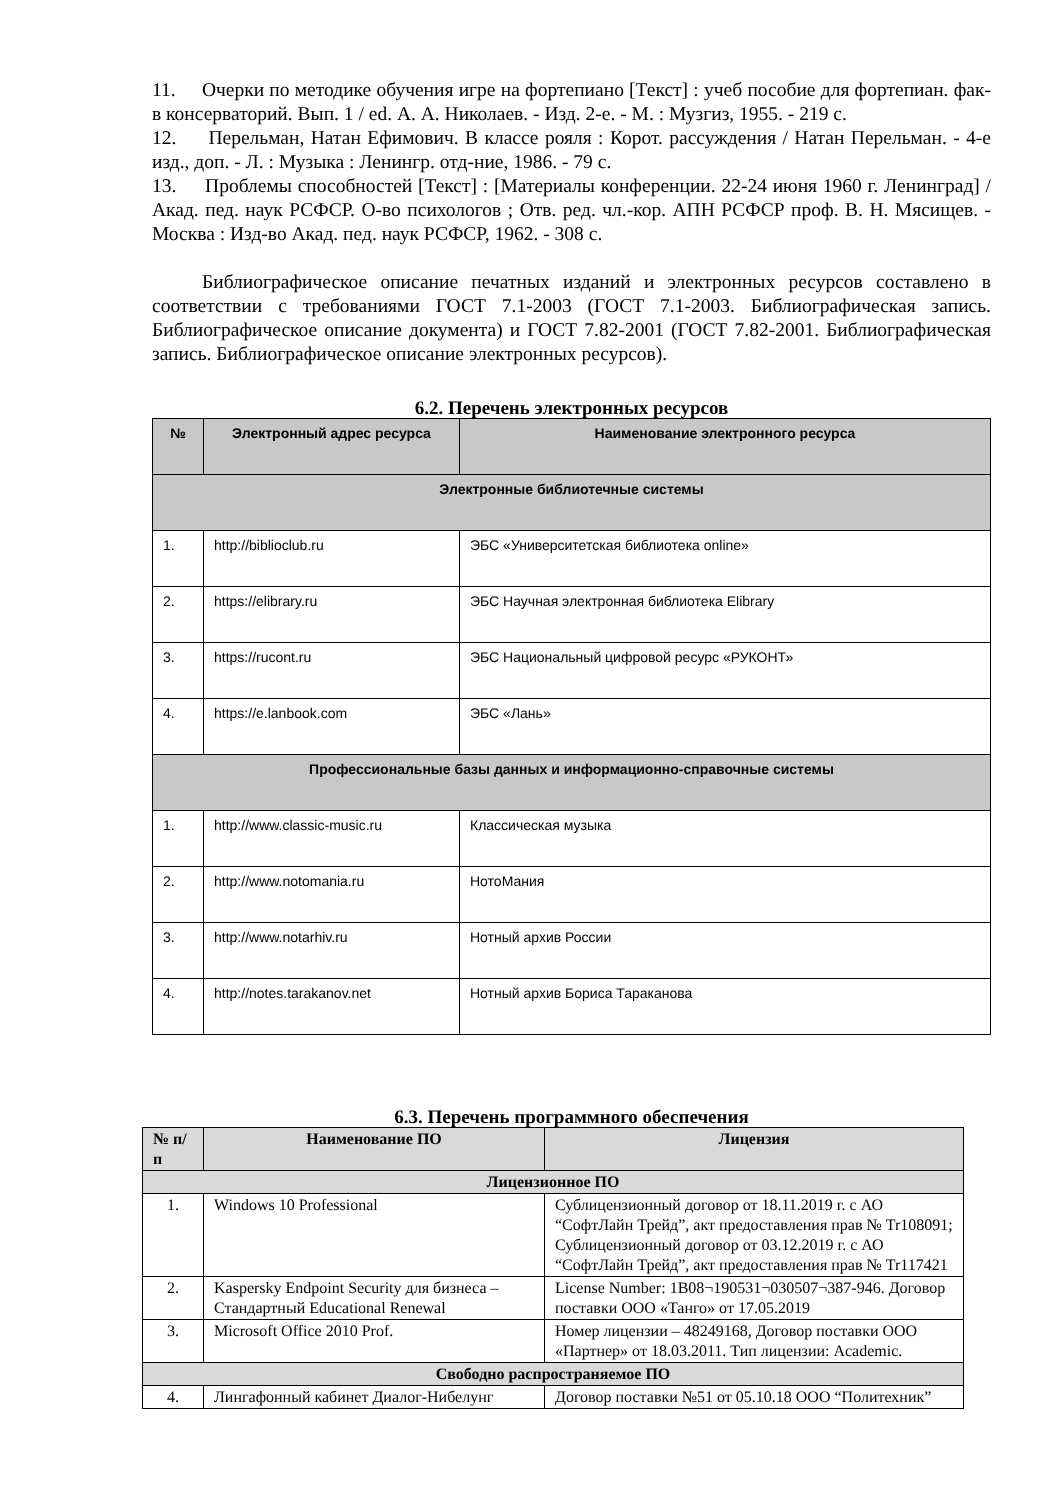11. Очерки по методике обучения игре на фортепиано [Текст] : учеб пособие для фортепиан. фак-в консерваторий. Вып. 1 / ed. А. А. Николаев. - Изд. 2-е. - М. : Музгиз, 1955. - 219 с.
12. Перельман, Натан Ефимович. В классе рояля : Корот. рассуждения / Натан Перельман. - 4-е изд., доп. - Л. : Музыка : Ленингр. отд-ние, 1986. - 79 с.
13. Проблемы способностей [Текст] : [Материалы конференции. 22-24 июня 1960 г. Ленинград] / Акад. пед. наук РСФСР. О-во психологов ; Отв. ред. чл.-кор. АПН РСФСР проф. В. Н. Мясищев. - Москва : Изд-во Акад. пед. наук РСФСР, 1962. - 308 с.
Библиографическое описание печатных изданий и электронных ресурсов составлено в соответствии с требованиями ГОСТ 7.1-2003 (ГОСТ 7.1-2003. Библиографическая запись. Библиографическое описание документа) и ГОСТ 7.82-2001 (ГОСТ 7.82-2001. Библиографическая запись. Библиографическое описание электронных ресурсов).
6.2. Перечень электронных ресурсов
| № | Электронный адрес ресурса | Наименование электронного ресурса |
| --- | --- | --- |
| Электронные библиотечные системы | | |
| 1. | http://biblioclub.ru | ЭБС «Университетская библиотека online» |
| 2. | https://elibrary.ru | ЭБС Научная электронная библиотека Elibrary |
| 3. | https://rucont.ru | ЭБС Национальный цифровой ресурс «РУКОНТ» |
| 4. | https://e.lanbook.com | ЭБС «Лань» |
| Профессиональные базы данных и информационно-справочные системы | | |
| 1. | http://www.classic-music.ru | Классическая музыка |
| 2. | http://www.notomania.ru | НотоМания |
| 3. | http://www.notarhiv.ru | Нотный архив России |
| 4. | http://notes.tarakanov.net | Нотный архив Бориса Тараканова |
6.3. Перечень программного обеспечения
| № п/п | Наименование ПО | Лицензия |
| --- | --- | --- |
| Лицензионное ПО | | |
| 1. | Windows 10 Professional | Сублицензионный договор от 18.11.2019 г. с АО “СофтЛайн Трейд”, акт предоставления прав № Tr108091; Сублицензионный договор от 03.12.2019 г. с АО “СофтЛайн Трейд”, акт предоставления прав № Tr117421 |
| 2. | Kaspersky Endpoint Security для бизнеса – Стандартный Educational Renewal | License Number: 1B08¬190531¬030507¬387-946. Договор поставки ООО «Танго» от 17.05.2019 |
| 3. | Microsoft Office 2010 Prof. | Номер лицензии – 48249168, Договор поставки ООО «Партнер» от 18.03.2011. Тип лицензии: Academic. |
| Свободно распространяемое ПО | | |
| 4. | Лингафонный кабинет Диалог-Нибелунг | Договор поставки №51 от 05.10.18 ООО “Политехник” |